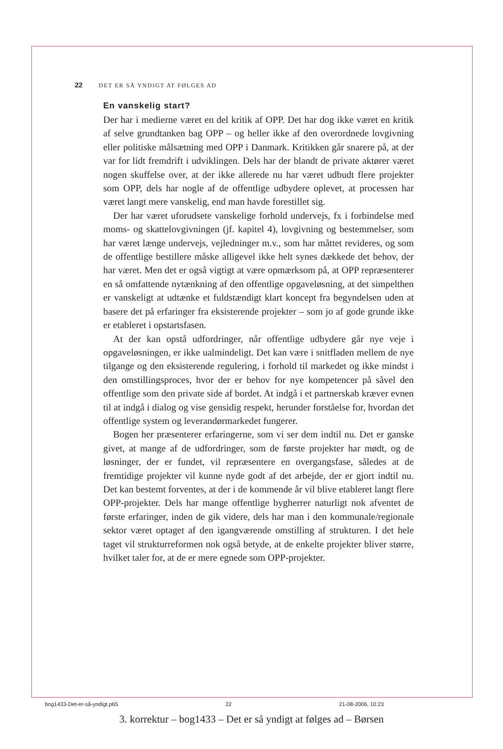22 DET ER SÅ YNDIGT AT FØLGES AD
En vanskelig start?
Der har i medierne været en del kritik af OPP. Det har dog ikke været en kritik af selve grundtanken bag OPP – og heller ikke af den overordnede lovgivning eller politiske målsætning med OPP i Danmark. Kritikken går snarere på, at der var for lidt fremdrift i udviklingen. Dels har der blandt de private aktører været nogen skuffelse over, at der ikke allerede nu har været udbudt flere projekter som OPP, dels har nogle af de offentlige udbydere oplevet, at processen har været langt mere vanskelig, end man havde forestillet sig.
Der har været uforudsete vanskelige forhold undervejs, fx i forbindelse med moms- og skattelovgivningen (jf. kapitel 4), lovgivning og bestemmelser, som har været længe undervejs, vejledninger m.v., som har måttet revideres, og som de offentlige bestillere måske alligevel ikke helt synes dækkede det behov, der har været. Men det er også vigtigt at være opmærksom på, at OPP repræsenterer en så omfattende nytænkning af den offentlige opgaveløsning, at det simpelthen er vanskeligt at udtænke et fuldstændigt klart koncept fra begyndelsen uden at basere det på erfaringer fra eksisterende projekter – som jo af gode grunde ikke er etableret i opstartsfasen.
At der kan opstå udfordringer, når offentlige udbydere går nye veje i opgaveløsningen, er ikke ualmindeligt. Det kan være i snitfladen mellem de nye tilgange og den eksisterende regulering, i forhold til markedet og ikke mindst i den omstillingsproces, hvor der er behov for nye kompetencer på såvel den offentlige som den private side af bordet. At indgå i et partnerskab kræver evnen til at indgå i dialog og vise gensidig respekt, herunder forståelse for, hvordan det offentlige system og leverandørmarkedet fungerer.
Bogen her præsenterer erfaringerne, som vi ser dem indtil nu. Det er ganske givet, at mange af de udfordringer, som de første projekter har mødt, og de løsninger, der er fundet, vil repræsentere en overgangsfase, således at de fremtidige projekter vil kunne nyde godt af det arbejde, der er gjort indtil nu. Det kan bestemt forventes, at der i de kommende år vil blive etableret langt flere OPP-projekter. Dels har mange offentlige bygherrer naturligt nok afventet de første erfaringer, inden de gik videre, dels har man i den kommunale/regionale sektor været optaget af den igangværende omstilling af strukturen. I det hele taget vil strukturreformen nok også betyde, at de enkelte projekter bliver større, hvilket taler for, at de er mere egnede som OPP-projekter.
bog1433-Det-er-så-yndigt.p65 22 21-08-2006, 10:23
3. korrektur – bog1433 – Det er så yndigt at følges ad – Børsen